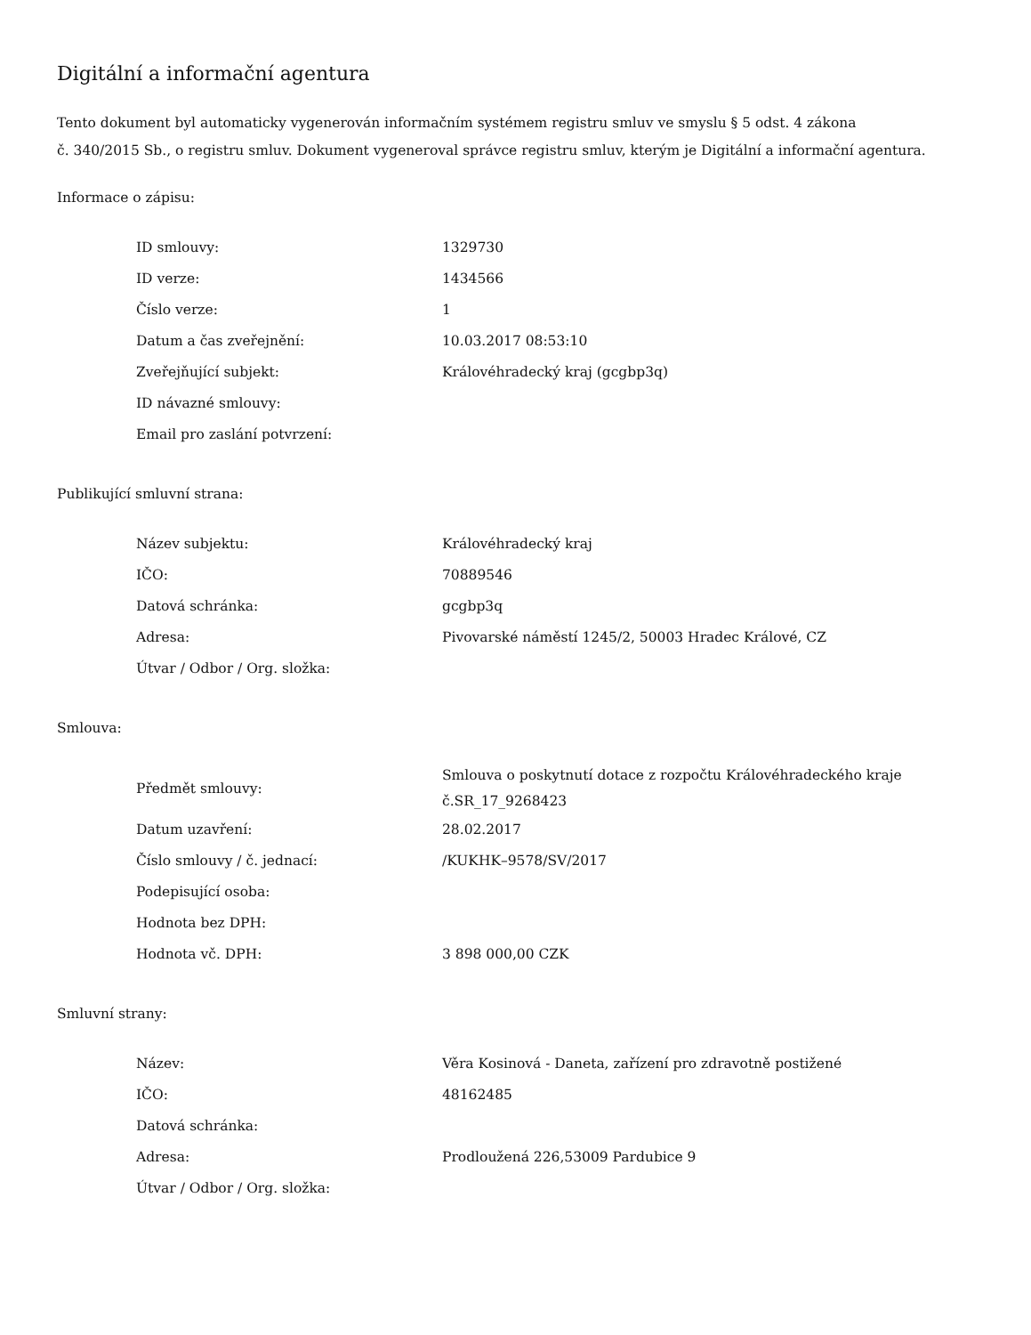Digitální a informační agentura
Tento dokument byl automaticky vygenerován informačním systémem registru smluv ve smyslu § 5 odst. 4 zákona
č. 340/2015 Sb., o registru smluv. Dokument vygeneroval správce registru smluv, kterým je Digitální a informační agentura.
Informace o zápisu:
| ID smlouvy: | 1329730 |
| ID verze: | 1434566 |
| Číslo verze: | 1 |
| Datum a čas zveřejnění: | 10.03.2017 08:53:10 |
| Zveřejňující subjekt: | Královéhradecký kraj (gcgbp3q) |
| ID návazné smlouvy: | |
| Email pro zaslání potvrzení: | |
Publikující smluvní strana:
| Název subjektu: | Královéhradecký kraj |
| IČO: | 70889546 |
| Datová schránka: | gcgbp3q |
| Adresa: | Pivovarské náměstí 1245/2, 50003 Hradec Králové, CZ |
| Útvar / Odbor / Org. složka: | |
Smlouva:
| Předmět smlouvy: | Smlouva o poskytnutí dotace z rozpočtu Královéhradeckého kraje č.SR_17_9268423 |
| Datum uzavření: | 28.02.2017 |
| Číslo smlouvy / č. jednací: | /KUKHK–9578/SV/2017 |
| Podepisující osoba: | |
| Hodnota bez DPH: | |
| Hodnota vč. DPH: | 3 898 000,00 CZK |
Smluvní strany:
| Název: | Věra Kosinová - Daneta, zařízení pro zdravotně postižené |
| IČO: | 48162485 |
| Datová schránka: | |
| Adresa: | Prodloužená 226,53009 Pardubice 9 |
| Útvar / Odbor / Org. složka: | |